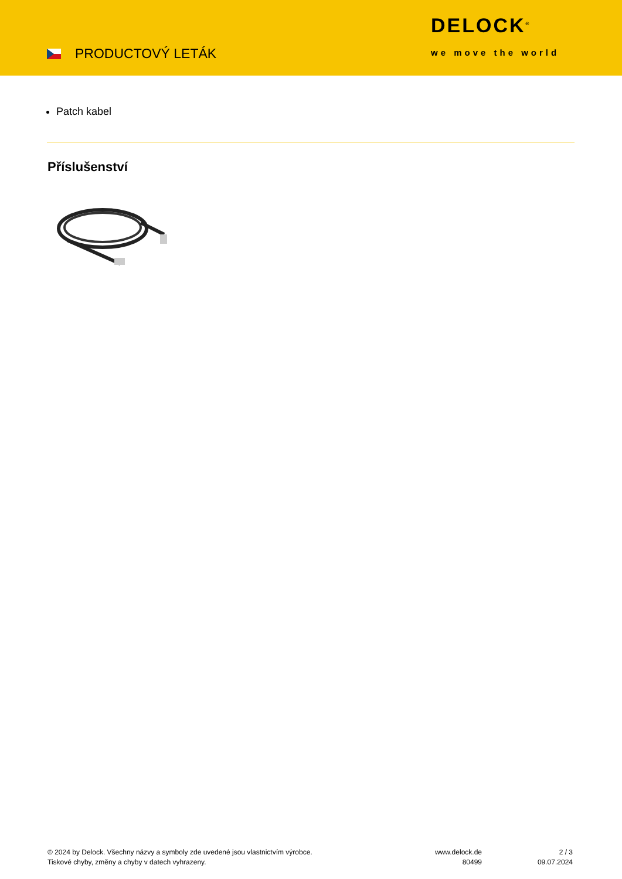PRODUCTOVÝ LETÁK
DELOCK<sup>®</sup>
we move the world
Patch kabel
Příslušenství
© 2024 by Delock. Všechny názvy a symboly zde uvedené jsou vlastnictvím výrobce.
Tiskové chyby, změny a chyby v datech vyhrazeny.
www.delock.de
80499
2 / 3
09.07.2024